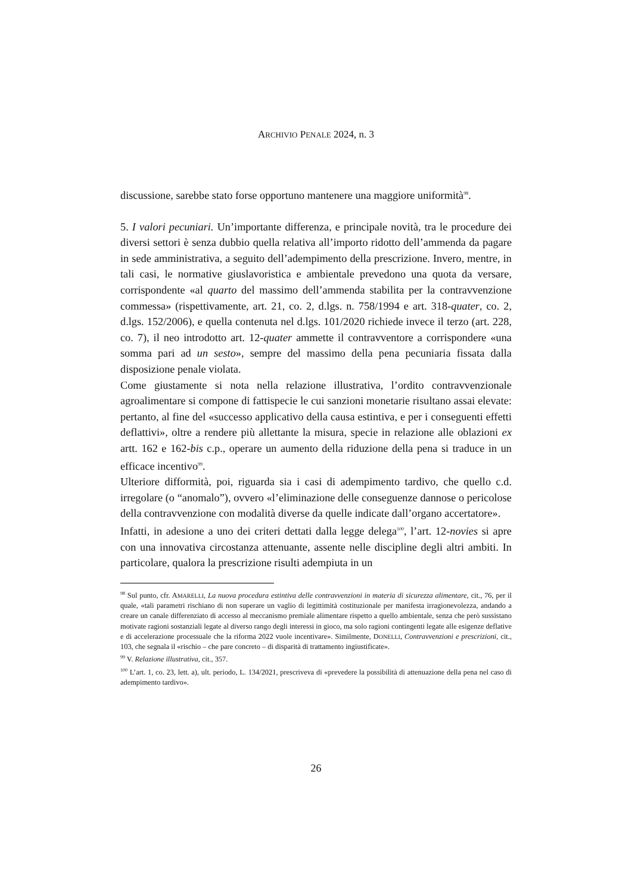ARCHIVIO PENALE 2024, n. 3
discussione, sarebbe stato forse opportuno mantenere una maggiore uniformità<sup>98</sup>.
5. I valori pecuniari. Un’importante differenza, e principale novità, tra le procedure dei diversi settori è senza dubbio quella relativa all’importo ridotto dell’ammenda da pagare in sede amministrativa, a seguito dell’adempimento della prescrizione. Invero, mentre, in tali casi, le normative giuslavoristica e ambientale prevedono una quota da versare, corrispondente «al quarto del massimo dell’ammenda stabilita per la contravvenzione commessa» (rispettivamente, art. 21, co. 2, d.lgs. n. 758/1994 e art. 318-quater, co. 2, d.lgs. 152/2006), e quella contenuta nel d.lgs. 101/2020 richiede invece il terzo (art. 228, co. 7), il neo introdotto art. 12-quater ammette il contravventore a corrispondere «una somma pari ad un sesto», sempre del massimo della pena pecuniaria fissata dalla disposizione penale violata.
Come giustamente si nota nella relazione illustrativa, l’ordito contravvenzionale agroalimentare si compone di fattispecie le cui sanzioni monetarie risultano assai elevate: pertanto, al fine del «successo applicativo della causa estintiva, e per i conseguenti effetti deflattivi», oltre a rendere più allettante la misura, specie in relazione alle oblazioni ex artt. 162 e 162-bis c.p., operare un aumento della riduzione della pena si traduce in un efficace incentivo<sup>99</sup>.
Ulteriore difformità, poi, riguarda sia i casi di adempimento tardivo, che quello c.d. irregolare (o “anomalo”), ovvero «l’eliminazione delle conseguenze dannose o pericolose della contravvenzione con modalità diverse da quelle indicate dall’organo accertatore».
Infatti, in adesione a uno dei criteri dettati dalla legge delega<sup>100</sup>, l’art. 12-novies si apre con una innovativa circostanza attenuante, assente nelle discipline degli altri ambiti. In particolare, qualora la prescrizione risulti adempiuta in un
<sup>98</sup> Sul punto, cfr. AMARELLI, La nuova procedura estintiva delle contravvenzioni in materia di sicurezza alimentare, cit., 76, per il quale, «tali parametri rischiano di non superare un vaglio di legittimità costituzionale per manifesta irragionevolezza, andando a creare un canale differenziato di accesso al meccanismo premiale alimentare rispetto a quello ambientale, senza che però sussistano motivate ragioni sostanziali legate al diverso rango degli interessi in gioco, ma solo ragioni contingenti legate alle esigenze deflative e di accelerazione processuale che la riforma 2022 vuole incentivare». Similmente, DONELLI, Contravvenzioni e prescrizioni, cit., 103, che segnala il «rischio – che pare concreto – di disparità di trattamento ingiustificate».
<sup>99</sup> V. Relazione illustrativa, cit., 357.
<sup>100</sup> L’art. 1, co. 23, lett. a), ult. periodo, L. 134/2021, prescriveva di «prevedere la possibilità di attenuazione della pena nel caso di adempimento tardivo».
26